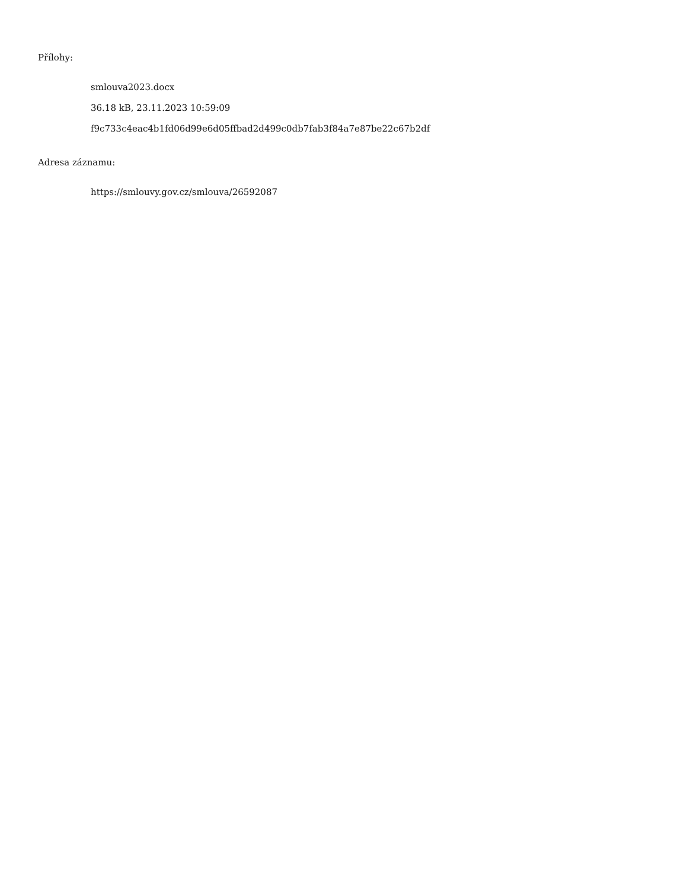Přílohy:
smlouva2023.docx
36.18 kB, 23.11.2023 10:59:09
f9c733c4eac4b1fd06d99e6d05ffbad2d499c0db7fab3f84a7e87be22c67b2df
Adresa záznamu:
https://smlouvy.gov.cz/smlouva/26592087